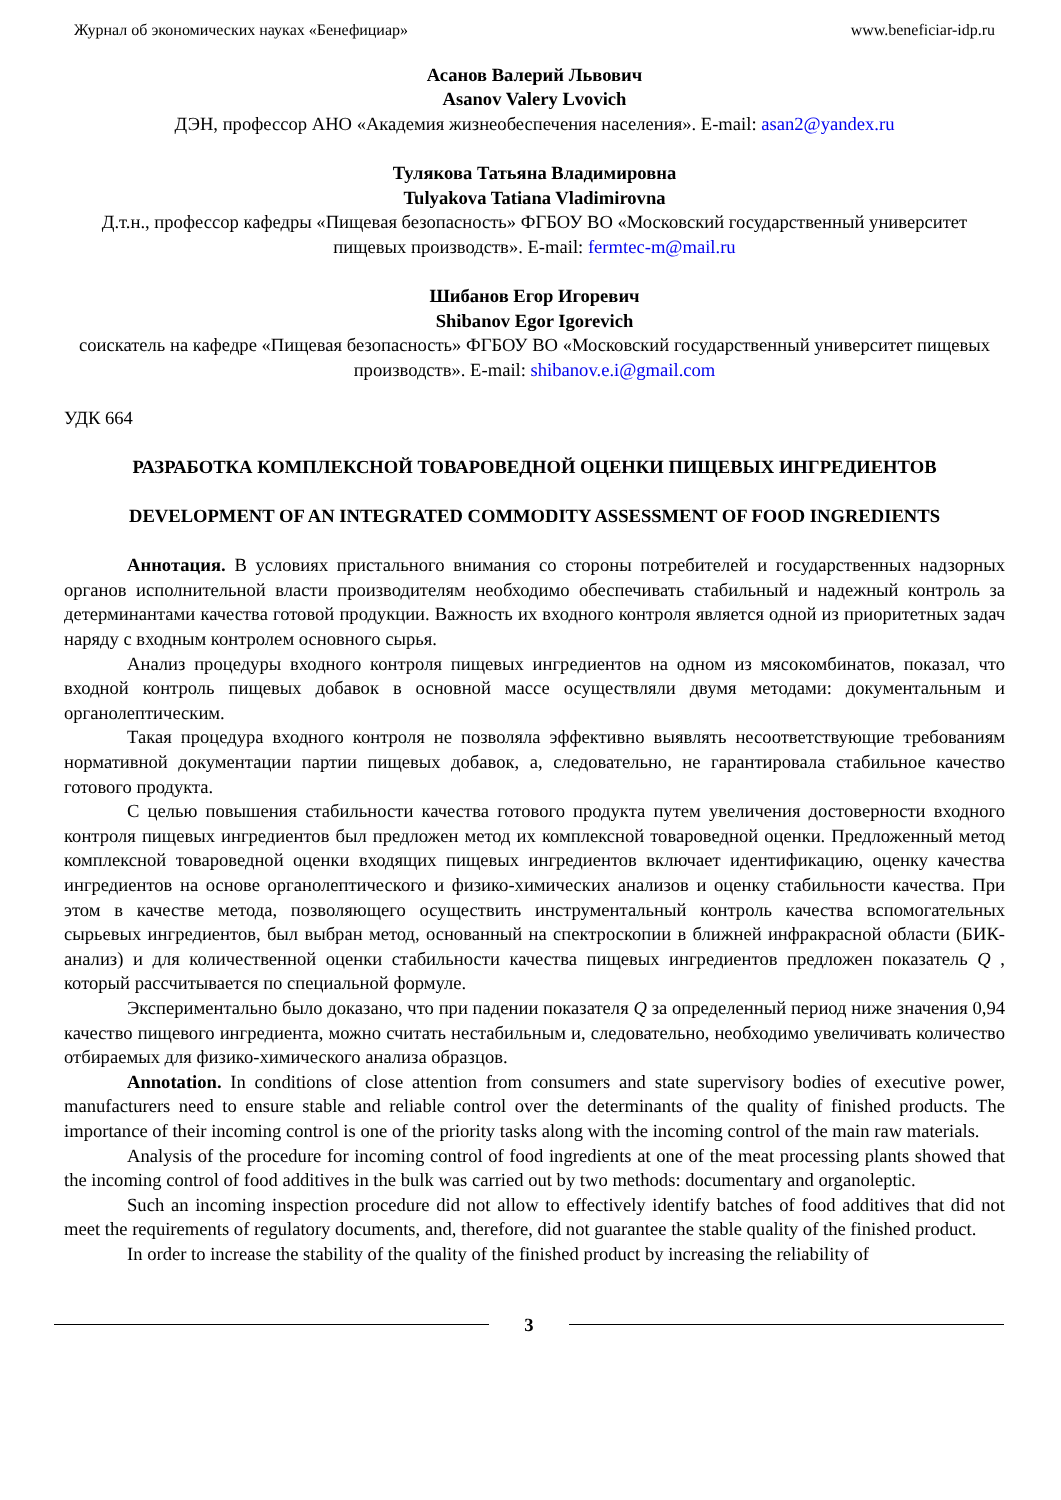Журнал об экономических науках «Бенефициар» www.beneficiar-idp.ru
Асанов Валерий Львович
Asanov Valery Lvovich
ДЭН, профессор АНО «Академия жизнеобеспечения населения». E-mail: asan2@yandex.ru
Тулякова Татьяна Владимировна
Tulyakova Tatiana Vladimirovna
Д.т.н., профессор кафедры «Пищевая безопасность» ФГБОУ ВО «Московский государственный университет пищевых производств». E-mail: fermtec-m@mail.ru
Шибанов Егор Игоревич
Shibanov Egor Igorevich
соискатель на кафедре «Пищевая безопасность» ФГБОУ ВО «Московский государственный университет пищевых производств». E-mail: shibanov.e.i@gmail.com
УДК 664
РАЗРАБОТКА КОМПЛЕКСНОЙ ТОВАРОВЕДНОЙ ОЦЕНКИ ПИЩЕВЫХ ИНГРЕДИЕНТОВ
DEVELOPMENT OF AN INTEGRATED COMMODITY ASSESSMENT OF FOOD INGREDIENTS
Аннотация. В условиях пристального внимания со стороны потребителей и государственных надзорных органов исполнительной власти производителям необходимо обеспечивать стабильный и надежный контроль за детерминантами качества готовой продукции. Важность их входного контроля является одной из приоритетных задач наряду с входным контролем основного сырья.
Анализ процедуры входного контроля пищевых ингредиентов на одном из мясокомбинатов, показал, что входной контроль пищевых добавок в основной массе осуществляли двумя методами: документальным и органолептическим.
Такая процедура входного контроля не позволяла эффективно выявлять несоответствующие требованиям нормативной документации партии пищевых добавок, а, следовательно, не гарантировала стабильное качество готового продукта.
С целью повышения стабильности качества готового продукта путем увеличения достоверности входного контроля пищевых ингредиентов был предложен метод их комплексной товароведной оценки. Предложенный метод комплексной товароведной оценки входящих пищевых ингредиентов включает идентификацию, оценку качества ингредиентов на основе органолептического и физико-химических анализов и оценку стабильности качества. При этом в качестве метода, позволяющего осуществить инструментальный контроль качества вспомогательных сырьевых ингредиентов, был выбран метод, основанный на спектроскопии в ближней инфракрасной области (БИК-анализ) и для количественной оценки стабильности качества пищевых ингредиентов предложен показатель Q , который рассчитывается по специальной формуле.
Экспериментально было доказано, что при падении показателя Q за определенный период ниже значения 0,94 качество пищевого ингредиента, можно считать нестабильным и, следовательно, необходимо увеличивать количество отбираемых для физико-химического анализа образцов.
Annotation. In conditions of close attention from consumers and state supervisory bodies of executive power, manufacturers need to ensure stable and reliable control over the determinants of the quality of finished products. The importance of their incoming control is one of the priority tasks along with the incoming control of the main raw materials.
Analysis of the procedure for incoming control of food ingredients at one of the meat processing plants showed that the incoming control of food additives in the bulk was carried out by two methods: documentary and organoleptic.
Such an incoming inspection procedure did not allow to effectively identify batches of food additives that did not meet the requirements of regulatory documents, and, therefore, did not guarantee the stable quality of the finished product.
In order to increase the stability of the quality of the finished product by increasing the reliability of
3